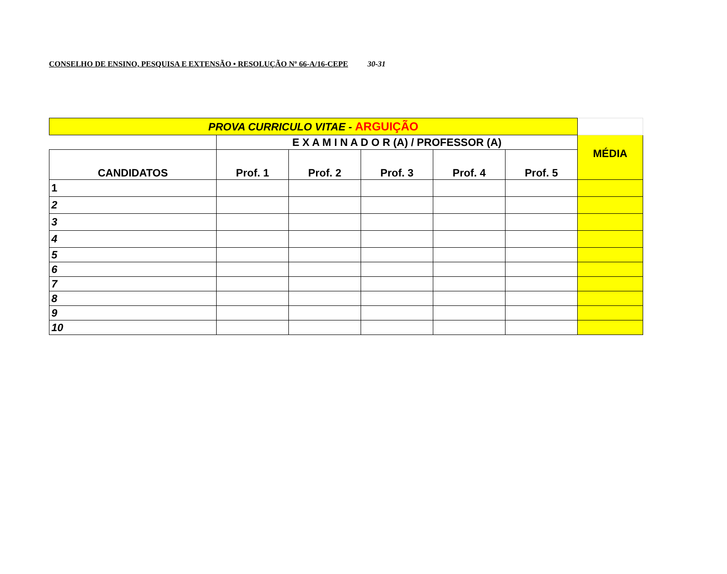CONSELHO DE ENSINO, PESQUISA E EXTENSÃO • RESOLUÇÃO Nº 66-A/16-CEPE 30-31
| PROVA CURRICULO VITAE - ARGUIÇÃO | | | | | | |
| | E X A M I N A D O R (A) / PROFESSOR (A) | | | | | MÉDIA |
| CANDIDATOS | Prof. 1 | Prof. 2 | Prof. 3 | Prof. 4 | Prof. 5 | |
| 1 | | | | | | |
| 2 | | | | | | |
| 3 | | | | | | |
| 4 | | | | | | |
| 5 | | | | | | |
| 6 | | | | | | |
| 7 | | | | | | |
| 8 | | | | | | |
| 9 | | | | | | |
| 10 | | | | | | |